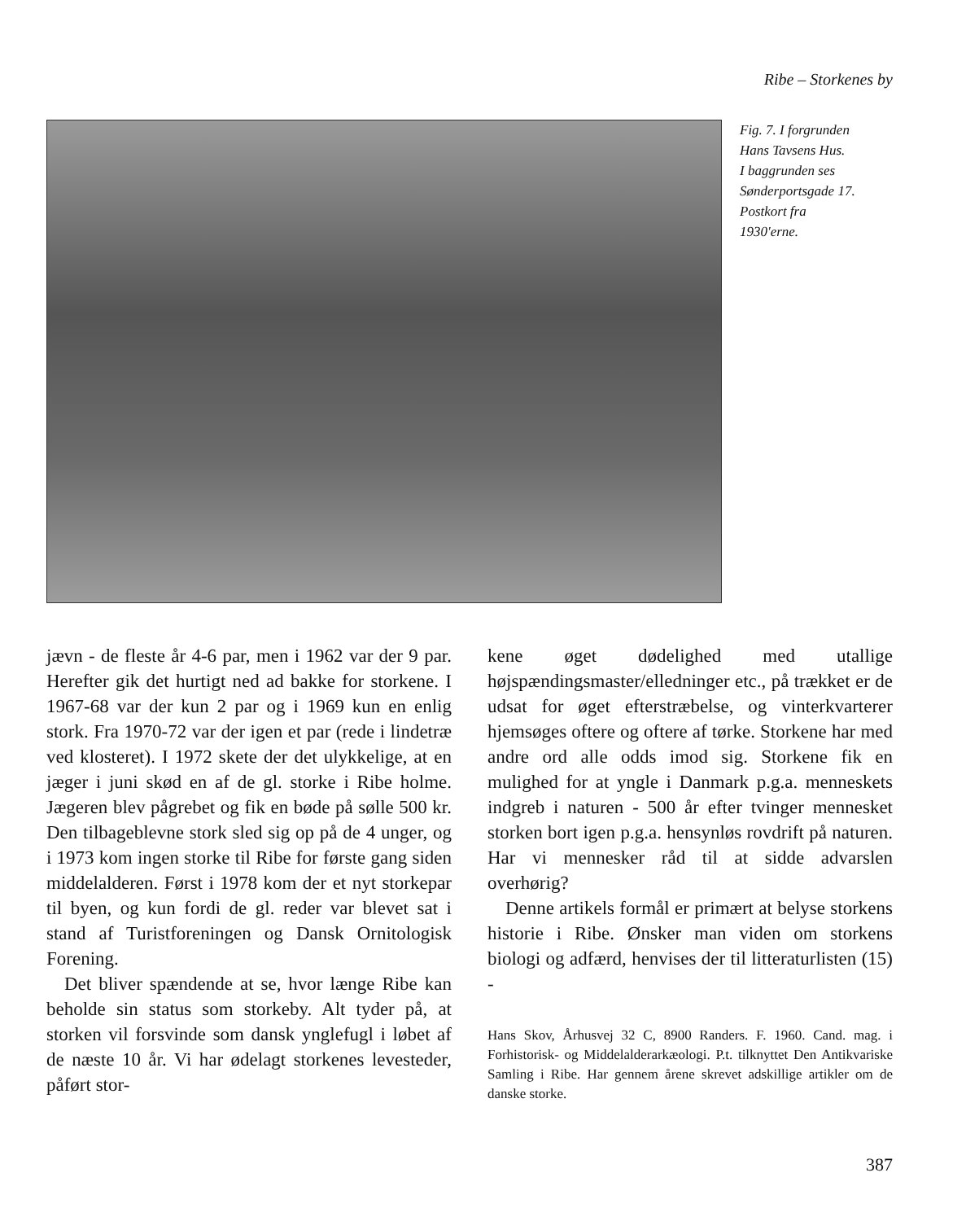Ribe – Storkenes by
Fig. 7. I forgrunden
Hans Tavsens Hus.
I baggrunden ses
Sønderportsgade 17.
Postkort fra
1930'erne.
jævn - de fleste år 4-6 par, men i 1962 var der 9 par. Herefter gik det hurtigt ned ad bakke for storkene. I 1967-68 var der kun 2 par og i 1969 kun en enlig stork. Fra 1970-72 var der igen et par (rede i lindetræ ved klosteret). I 1972 skete der det ulykkelige, at en jæger i juni skød en af de gl. storke i Ribe holme. Jægeren blev pågrebet og fik en bøde på sølle 500 kr. Den tilbageblevne stork sled sig op på de 4 unger, og i 1973 kom ingen storke til Ribe for første gang siden middelalderen. Først i 1978 kom der et nyt storkepar til byen, og kun fordi de gl. reder var blevet sat i stand af Turistforeningen og Dansk Ornitologisk Forening.
Det bliver spændende at se, hvor længe Ribe kan beholde sin status som storkeby. Alt tyder på, at storken vil forsvinde som dansk ynglefugl i løbet af de næste 10 år. Vi har ødelagt storkenes levesteder, påført stor-
kene øget dødelighed med utallige højspændingsmaster/elledninger etc., på trækket er de udsat for øget efterstræbelse, og vinterkvarterer hjemsøges oftere og oftere af tørke. Storkene har med andre ord alle odds imod sig. Storkene fik en mulighed for at yngle i Danmark p.g.a. menneskets indgreb i naturen - 500 år efter tvinger mennesket storken bort igen p.g.a. hensynløs rovdrift på naturen. Har vi mennesker råd til at sidde advarslen overhørig?
Denne artikels formål er primært at belyse storkens historie i Ribe. Ønsker man viden om storkens biologi og adfærd, henvises der til litteraturlisten (15) -
Hans Skov, Århusvej 32 C, 8900 Randers. F. 1960. Cand. mag. i Forhistorisk- og Middelalderarkæologi. P.t. tilknyttet Den Antikvariske Samling i Ribe. Har gennem årene skrevet adskillige artikler om de danske storke.
387